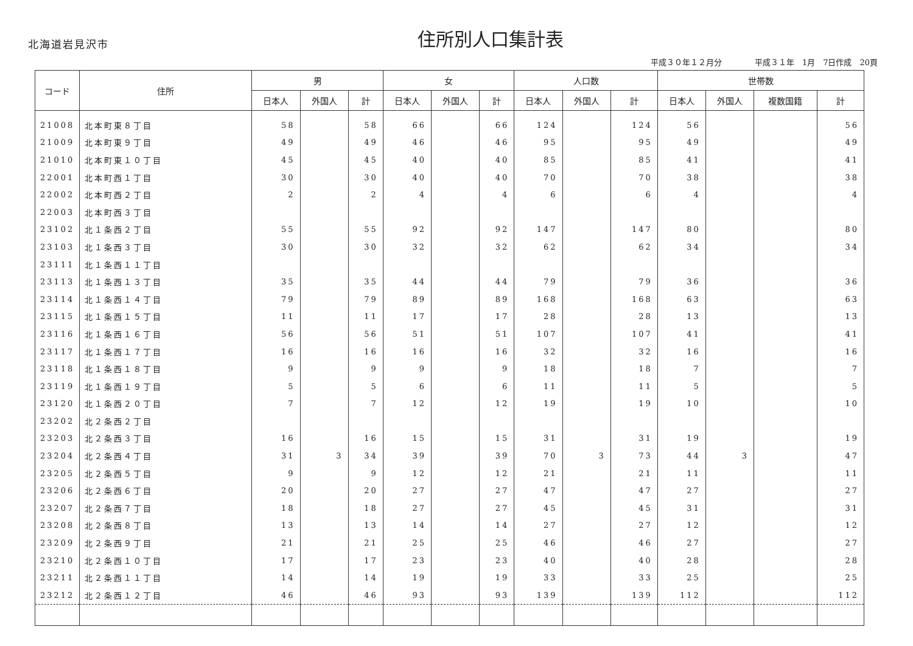北海道岩見沢市
住所別人口集計表
平成３０年１２月分 平成３１年　1月　7日作成　20頁
| コード | 住所 | 男 | | | 女 | | | 人口数 | | | 世帯数 | | | |
| --- | --- | --- | --- | --- | --- | --- | --- | --- | --- | --- | --- | --- | --- | --- |
| | | 日本人 | 外国人 | 計 | 日本人 | 外国人 | 計 | 日本人 | 外国人 | 計 | 日本人 | 外国人 | 複数国籍 | 計 |
| 21008 | 北本町東８丁目 | 58 | | 58 | 66 | | 66 | 124 | | 124 | 56 | | | 56 |
| 21009 | 北本町東９丁目 | 49 | | 49 | 46 | | 46 | 95 | | 95 | 49 | | | 49 |
| 21010 | 北本町東１０丁目 | 45 | | 45 | 40 | | 40 | 85 | | 85 | 41 | | | 41 |
| 22001 | 北本町西１丁目 | 30 | | 30 | 40 | | 40 | 70 | | 70 | 38 | | | 38 |
| 22002 | 北本町西２丁目 | 2 | | 2 | 4 | | 4 | 6 | | 6 | 4 | | | 4 |
| 22003 | 北本町西３丁目 | | | | | | | | | | | | | |
| 23102 | 北１条西２丁目 | 55 | | 55 | 92 | | 92 | 147 | | 147 | 80 | | | 80 |
| 23103 | 北１条西３丁目 | 30 | | 30 | 32 | | 32 | 62 | | 62 | 34 | | | 34 |
| 23111 | 北１条西１１丁目 | | | | | | | | | | | | | |
| 23113 | 北１条西１３丁目 | 35 | | 35 | 44 | | 44 | 79 | | 79 | 36 | | | 36 |
| 23114 | 北１条西１４丁目 | 79 | | 79 | 89 | | 89 | 168 | | 168 | 63 | | | 63 |
| 23115 | 北１条西１５丁目 | 11 | | 11 | 17 | | 17 | 28 | | 28 | 13 | | | 13 |
| 23116 | 北１条西１６丁目 | 56 | | 56 | 51 | | 51 | 107 | | 107 | 41 | | | 41 |
| 23117 | 北１条西１７丁目 | 16 | | 16 | 16 | | 16 | 32 | | 32 | 16 | | | 16 |
| 23118 | 北１条西１８丁目 | 9 | | 9 | 9 | | 9 | 18 | | 18 | 7 | | | 7 |
| 23119 | 北１条西１９丁目 | 5 | | 5 | 6 | | 6 | 11 | | 11 | 5 | | | 5 |
| 23120 | 北１条西２０丁目 | 7 | | 7 | 12 | | 12 | 19 | | 19 | 10 | | | 10 |
| 23202 | 北２条西２丁目 | | | | | | | | | | | | | |
| 23203 | 北２条西３丁目 | 16 | | 16 | 15 | | 15 | 31 | | 31 | 19 | | | 19 |
| 23204 | 北２条西４丁目 | 31 | 3 | 34 | 39 | | 39 | 70 | 3 | 73 | 44 | 3 | | 47 |
| 23205 | 北２条西５丁目 | 9 | | 9 | 12 | | 12 | 21 | | 21 | 11 | | | 11 |
| 23206 | 北２条西６丁目 | 20 | | 20 | 27 | | 27 | 47 | | 47 | 27 | | | 27 |
| 23207 | 北２条西７丁目 | 18 | | 18 | 27 | | 27 | 45 | | 45 | 31 | | | 31 |
| 23208 | 北２条西８丁目 | 13 | | 13 | 14 | | 14 | 27 | | 27 | 12 | | | 12 |
| 23209 | 北２条西９丁目 | 21 | | 21 | 25 | | 25 | 46 | | 46 | 27 | | | 27 |
| 23210 | 北２条西１０丁目 | 17 | | 17 | 23 | | 23 | 40 | | 40 | 28 | | | 28 |
| 23211 | 北２条西１１丁目 | 14 | | 14 | 19 | | 19 | 33 | | 33 | 25 | | | 25 |
| 23212 | 北２条西１２丁目 | 46 | | 46 | 93 | | 93 | 139 | | 139 | 112 | | | 112 |